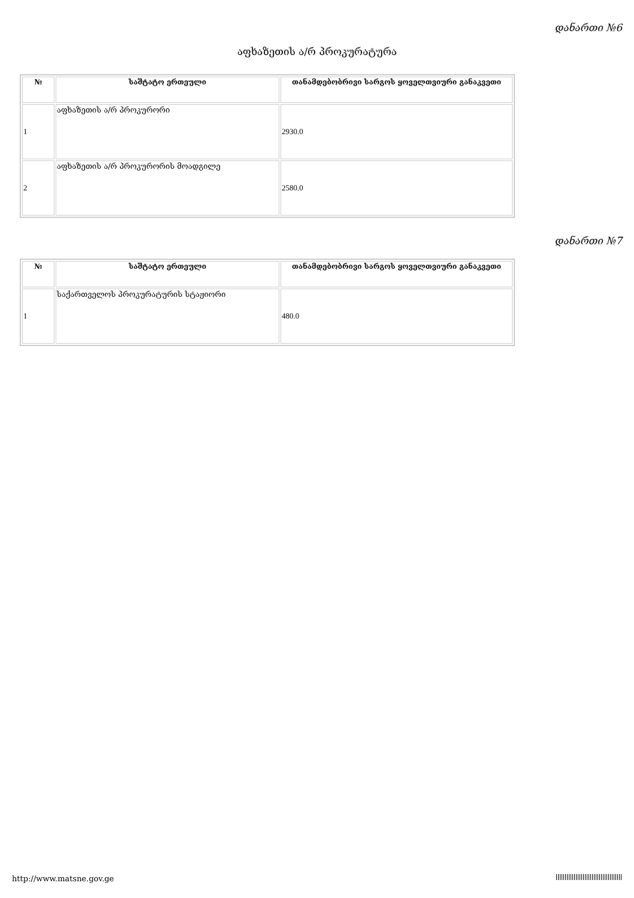დანართი №6
აფხაზეთის ა/რ პროკურატურა
| № | საშტატო ერთეული | თანამდებობრივი სარგოს ყოველთვიური განაკვეთი |
| --- | --- | --- |
| 1 | აფხაზეთის ა/რ პროკურორი | 2930.0 |
| 2 | აფხაზეთის ა/რ პროკურორის მოადგილე | 2580.0 |
დანართი №7
| № | საშტატო ერთეული | თანამდებობრივი სარგოს ყოველთვიური განაკვეთი |
| --- | --- | --- |
| 1 | საქართველოს პროკურატურის სტაჟიორი | 480.0 |
http://www.matsne.gov.ge